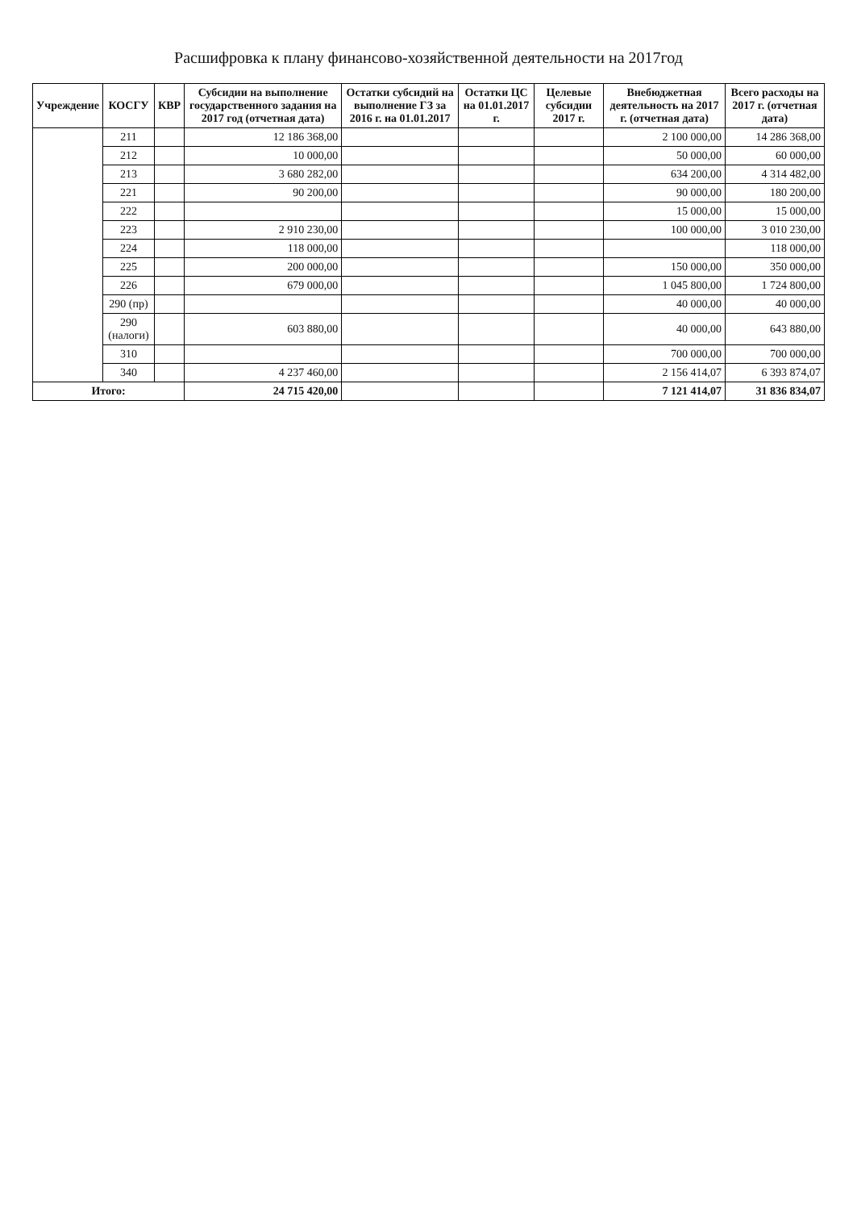Расшифровка к плану финансово-хозяйственной деятельности на 2017год
| Учреждение | КОСГУ | КВР | Субсидии на выполнение государственного задания на 2017 год (отчетная дата) | Остатки субсидий на выполнение ГЗ за 2016 г. на 01.01.2017 | Остатки ЦС на 01.01.2017 г. | Целевые субсидии 2017 г. | Внебюджетная деятельность на 2017 г. (отчетная дата) | Всего расходы на 2017 г. (отчетная дата) |
| --- | --- | --- | --- | --- | --- | --- | --- | --- |
| | 211 | | 12 186 368,00 | | | | 2 100 000,00 | 14 286 368,00 |
| | 212 | | 10 000,00 | | | | 50 000,00 | 60 000,00 |
| | 213 | | 3 680 282,00 | | | | 634 200,00 | 4 314 482,00 |
| | 221 | | 90 200,00 | | | | 90 000,00 | 180 200,00 |
| | 222 | | | | | | 15 000,00 | 15 000,00 |
| | 223 | | 2 910 230,00 | | | | 100 000,00 | 3 010 230,00 |
| | 224 | | 118 000,00 | | | | | 118 000,00 |
| | 225 | | 200 000,00 | | | | 150 000,00 | 350 000,00 |
| | 226 | | 679 000,00 | | | | 1 045 800,00 | 1 724 800,00 |
| | 290 (пр) | | | | | | 40 000,00 | 40 000,00 |
| | 290 (налоги) | | 603 880,00 | | | | 40 000,00 | 643 880,00 |
| | 310 | | | | | | 700 000,00 | 700 000,00 |
| | 340 | | 4 237 460,00 | | | | 2 156 414,07 | 6 393 874,07 |
| Итого: | | | 24 715 420,00 | | | | 7 121 414,07 | 31 836 834,07 |